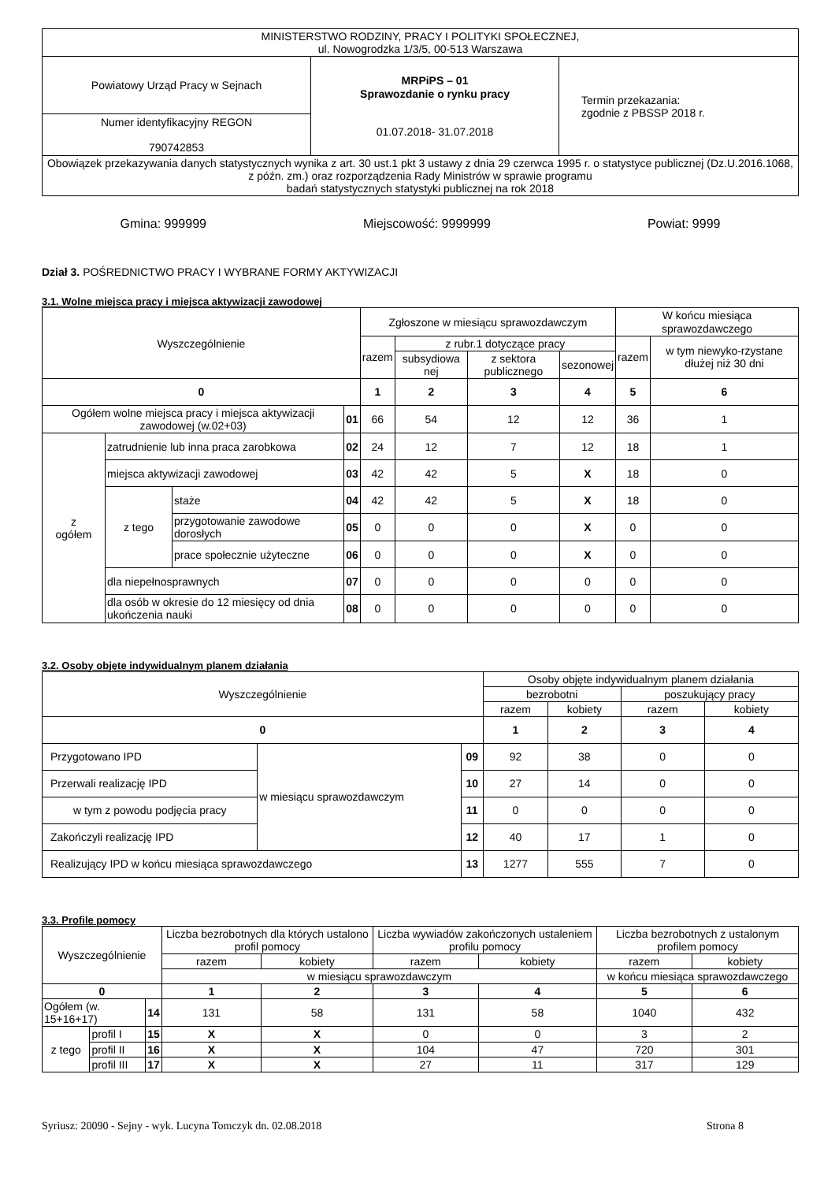| MINISTERSTWO RODZINY, PRACY I POLITYKI SPOŁECZNEJ, ul. Nowogrodzka 1/3/5, 00-513 Warszawa | | |
| Powiatowy Urząd Pracy w Sejnach | MRPiPS – 01 Sprawozdanie o rynku pracy 01.07.2018- 31.07.2018 | Termin przekazania: zgodnie z PBSSP 2018 r. |
| Numer identyfikacyjny REGON 790742853 | | |
| Obowiązek przekazywania danych statystycznych wynika z art. 30 ust.1 pkt 3 ustawy z dnia 29 czerwca 1995 r. o statystyce publicznej (Dz.U.2016.1068, z późn. zm.) oraz rozporządzenia Rady Ministrów w sprawie programu badań statystycznych statystyki publicznej na rok 2018 | | |
Gmina: 999999 Miejscowość: 9999999 Powiat: 9999
Dział 3. POŚREDNICTWO PRACY I WYBRANE FORMY AKTYWIZACJI
3.1. Wolne miejsca pracy i miejsca aktywizacji zawodowej
| Wyszczególnienie | | | | Zgłoszone w miesiącu sprawozdawczym | | | | W końcu miesiąca sprawozdawczego | |
| --- | --- | --- | --- | --- | --- | --- | --- | --- | --- |
| | | | | razem | z rubr.1 dotyczące pracy | | | razem | w tym niewyko-rzystane dłużej niż 30 dni |
| | | | | | subsydiowa nej | z sektora publicznego | sezonowej | | |
| 0 | | | | 1 | 2 | 3 | 4 | 5 | 6 |
| Ogółem wolne miejsca pracy i miejsca aktywizacji zawodowej (w.02+03) | | | 01 | 66 | 54 | 12 | 12 | 36 | 1 |
| z ogółem | zatrudnienie lub inna praca zarobkowa | | 02 | 24 | 12 | 7 | 12 | 18 | 1 |
| | miejsca aktywizacji zawodowej | | 03 | 42 | 42 | 5 | X | 18 | 0 |
| | z tego | staże | 04 | 42 | 42 | 5 | X | 18 | 0 |
| | | przygotowanie zawodowe dorosłych | 05 | 0 | 0 | 0 | X | 0 | 0 |
| | | prace społecznie użyteczne | 06 | 0 | 0 | 0 | X | 0 | 0 |
| | dla niepełnosprawnych | | 07 | 0 | 0 | 0 | 0 | 0 | 0 |
| | dla osób w okresie do 12 miesięcy od dnia ukończenia nauki | | 08 | 0 | 0 | 0 | 0 | 0 | 0 |
3.2. Osoby objęte indywidualnym planem działania
| Wyszczególnienie | | | Osoby objęte indywidualnym planem działania | | | |
| --- | --- | --- | --- | --- | --- | --- |
| | | | bezrobotni | | poszukujący pracy | |
| | | | razem | kobiety | razem | kobiety |
| 0 | | | 1 | 2 | 3 | 4 |
| Przygotowano IPD | w miesiącu sprawozdawczym | 09 | 92 | 38 | 0 | 0 |
| Przerwali realizację IPD | | 10 | 27 | 14 | 0 | 0 |
| w tym z powodu podjęcia pracy | | 11 | 0 | 0 | 0 | 0 |
| Zakończyli realizację IPD | | 12 | 40 | 17 | 1 | 0 |
| Realizujący IPD w końcu miesiąca sprawozdawczego | | 13 | 1277 | 555 | 7 | 0 |
3.3. Profile pomocy
| Wyszczególnienie | | | Liczba bezrobotnych dla których ustalono profil pomocy | | Liczba wywiadów zakończonych ustaleniem profilu pomocy | | Liczba bezrobotnych z ustalonym profilem pomocy | |
| --- | --- | --- | --- | --- | --- | --- | --- | --- |
| | | | razem | kobiety | razem | kobiety | razem | kobiety |
| | | | w miesiącu sprawozdawczym | | | | w końcu miesiąca sprawozdawczego | |
| 0 | | | 1 | 2 | 3 | 4 | 5 | 6 |
| Ogółem (w. 15+16+17) | | 14 | 131 | 58 | 131 | 58 | 1040 | 432 |
| z tego | profil I | 15 | X | X | 0 | 0 | 3 | 2 |
| | profil II | 16 | X | X | 104 | 47 | 720 | 301 |
| | profil III | 17 | X | X | 27 | 11 | 317 | 129 |
Syriusz: 20090 - Sejny - wyk. Lucyna Tomczyk dn. 02.08.2018 Strona 8